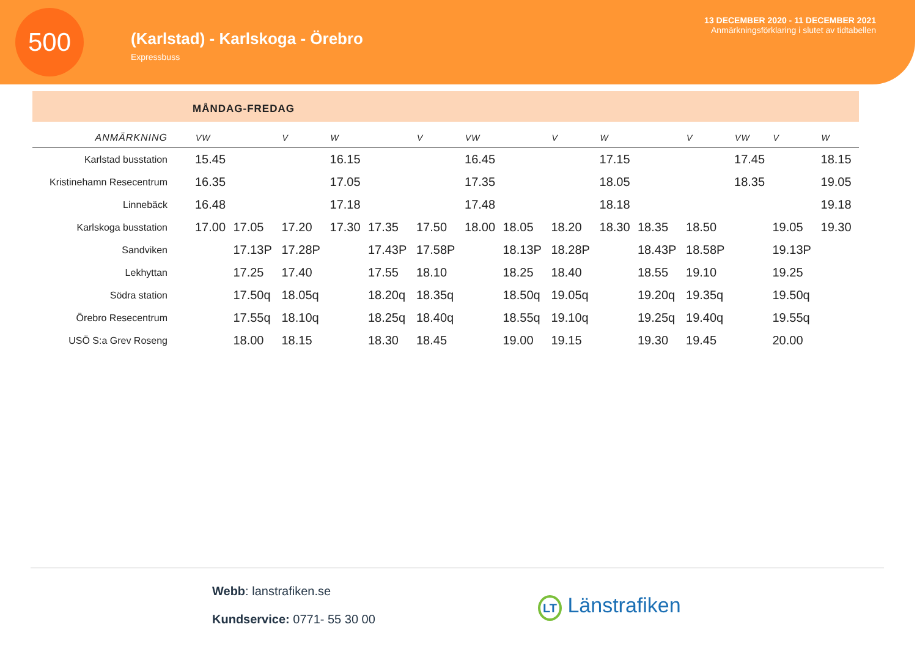500
(Karlstad) - Karlskoga - Örebro
Expressbuss
13 DECEMBER 2020 - 11 DECEMBER 2021
Anmärkningsförklaring i slutet av tidtabellen
MÅNDAG-FREDAG
| ANMÄRKNING | VW | | V | W | | V | VW | | V | W | | V | VW | V | W |
| --- | --- | --- | --- | --- | --- | --- | --- | --- | --- | --- | --- | --- | --- | --- | --- |
| Karlstad busstation | 15.45 | | | 16.15 | | | 16.45 | | | 17.15 | | | 17.45 | | 18.15 |
| Kristinehamn Resecentrum | 16.35 | | | 17.05 | | | 17.35 | | | 18.05 | | | 18.35 | | 19.05 |
| Linnebäck | 16.48 | | | 17.18 | | | 17.48 | | | 18.18 | | | | | 19.18 |
| Karlskoga busstation | 17.00 | 17.05 | 17.20 | 17.30 | 17.35 | 17.50 | 18.00 | 18.05 | 18.20 | 18.30 | 18.35 | 18.50 | | 19.05 | 19.30 |
| Sandviken | | 17.13P | 17.28P | | 17.43P | 17.58P | | 18.13P | 18.28P | | 18.43P | 18.58P | | 19.13P | |
| Lekhyttan | | 17.25 | 17.40 | | 17.55 | 18.10 | | 18.25 | 18.40 | | 18.55 | 19.10 | | 19.25 | |
| Södra station | | 17.50q | 18.05q | | 18.20q | 18.35q | | 18.50q | 19.05q | | 19.20q | 19.35q | | 19.50q | |
| Örebro Resecentrum | | 17.55q | 18.10q | | 18.25q | 18.40q | | 18.55q | 19.10q | | 19.25q | 19.40q | | 19.55q | |
| USÖ S:a Grev Roseng | | 18.00 | 18.15 | | 18.30 | 18.45 | | 19.00 | 19.15 | | 19.30 | 19.45 | | 20.00 | |
Webb: lanstrafiken.se
Kundservice: 0771- 55 30 00
LT Länstrafiken